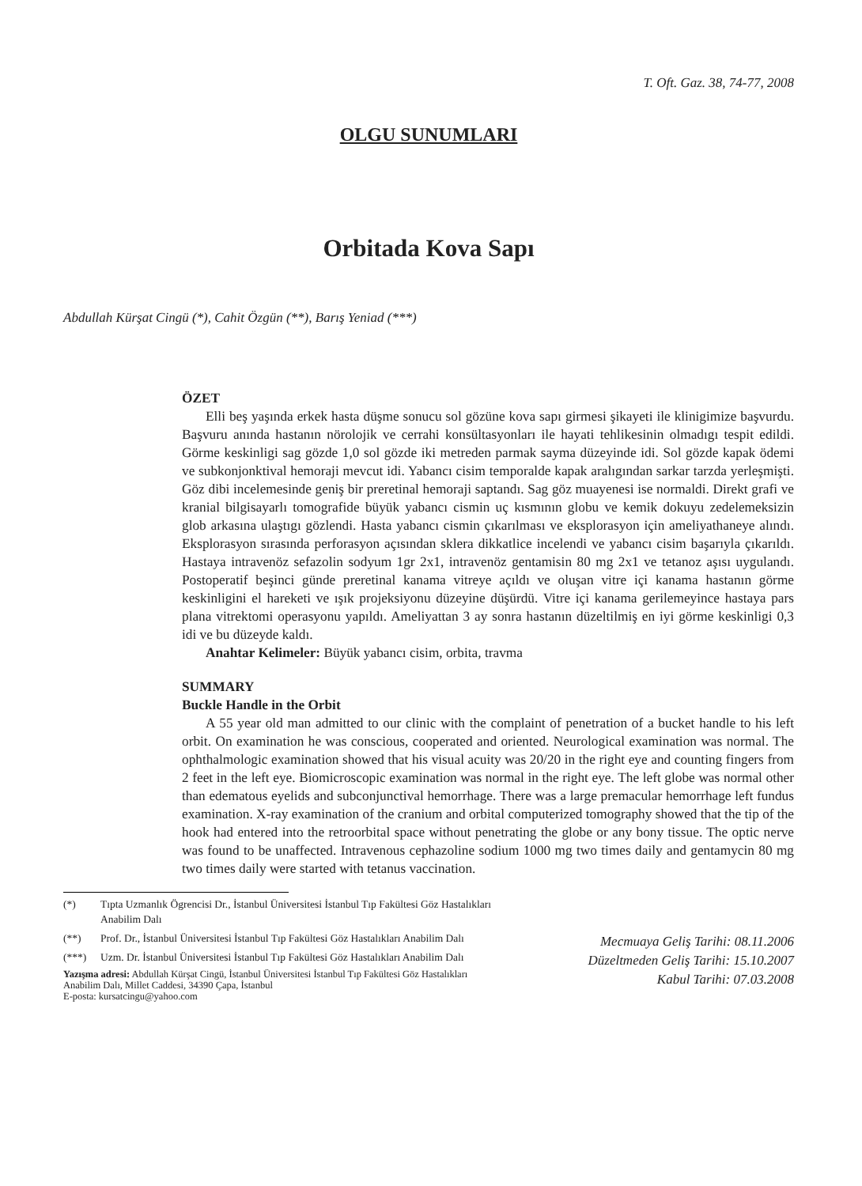T. Oft. Gaz. 38, 74-77, 2008
OLGU SUNUMLARI
Orbitada Kova Sapı
Abdullah Kürşat Cingü (*), Cahit Özgün (**), Barış Yeniad (***)
ÖZET
Elli beş yaşında erkek hasta düşme sonucu sol gözüne kova sapı girmesi şikayeti ile klinigimize başvurdu. Başvuru anında hastanın nörolojik ve cerrahi konsültasyonları ile hayati tehlikesinin olmadıgı tespit edildi. Görme keskinligi sag gözde 1,0 sol gözde iki metreden parmak sayma düzeyinde idi. Sol gözde kapak ödemi ve subkonjonktival hemoraji mevcut idi. Yabancı cisim temporalde kapak aralıgından sarkar tarzda yerleşmişti. Göz dibi incelemesinde geniş bir preretinal hemoraji saptandı. Sag göz muayenesi ise normaldi. Direkt grafi ve kranial bilgisayarlı tomografide büyük yabancı cismin uç kısmının globu ve kemik dokuyu zedelemeksizin glob arkasına ulaştıgı gözlendi. Hasta yabancı cismin çıkarılması ve eksplorasyon için ameliyathaneye alındı. Eksplorasyon sırasında perforasyon açısından sklera dikkatlice incelendi ve yabancı cisim başarıyla çıkarıldı. Hastaya intravenöz sefazolin sodyum 1gr 2x1, intravenöz gentamisin 80 mg 2x1 ve tetanoz aşısı uygulandı. Postoperatif beşinci günde preretinal kanama vitreye açıldı ve oluşan vitre içi kanama hastanın görme keskinligini el hareketi ve ışık projeksiyonu düzeyine düşürdü. Vitre içi kanama gerilemeyince hastaya pars plana vitrektomi operasyonu yapıldı. Ameliyattan 3 ay sonra hastanın düzeltilmiş en iyi görme keskinligi 0,3 idi ve bu düzeyde kaldı.
Anahtar Kelimeler: Büyük yabancı cisim, orbita, travma
SUMMARY
Buckle Handle in the Orbit
A 55 year old man admitted to our clinic with the complaint of penetration of a bucket handle to his left orbit. On examination he was conscious, cooperated and oriented. Neurological examination was normal. The ophthalmologic examination showed that his visual acuity was 20/20 in the right eye and counting fingers from 2 feet in the left eye. Biomicroscopic examination was normal in the right eye. The left globe was normal other than edematous eyelids and subconjunctival hemorrhage. There was a large premacular hemorrhage left fundus examination. X-ray examination of the cranium and orbital computerized tomography showed that the tip of the hook had entered into the retroorbital space without penetrating the globe or any bony tissue. The optic nerve was found to be unaffected. Intravenous cephazoline sodium 1000 mg two times daily and gentamycin 80 mg two times daily were started with tetanus vaccination.
(*) Tıpta Uzmanlık Ögrencisi Dr., İstanbul Üniversitesi İstanbul Tıp Fakültesi Göz Hastalıkları Anabilim Dalı
(**) Prof. Dr., İstanbul Üniversitesi İstanbul Tıp Fakültesi Göz Hastalıkları Anabilim Dalı
(***) Uzm. Dr. İstanbul Üniversitesi İstanbul Tıp Fakültesi Göz Hastalıkları Anabilim Dalı
Yazışma adresi: Abdullah Kürşat Cingü, İstanbul Üniversitesi İstanbul Tıp Fakültesi Göz Hastalıkları Anabilim Dalı, Millet Caddesi, 34390 Çapa, İstanbul
E-posta: kursatcingu@yahoo.com
Mecmuaya Geliş Tarihi: 08.11.2006
Düzeltmeden Geliş Tarihi: 15.10.2007
Kabul Tarihi: 07.03.2008